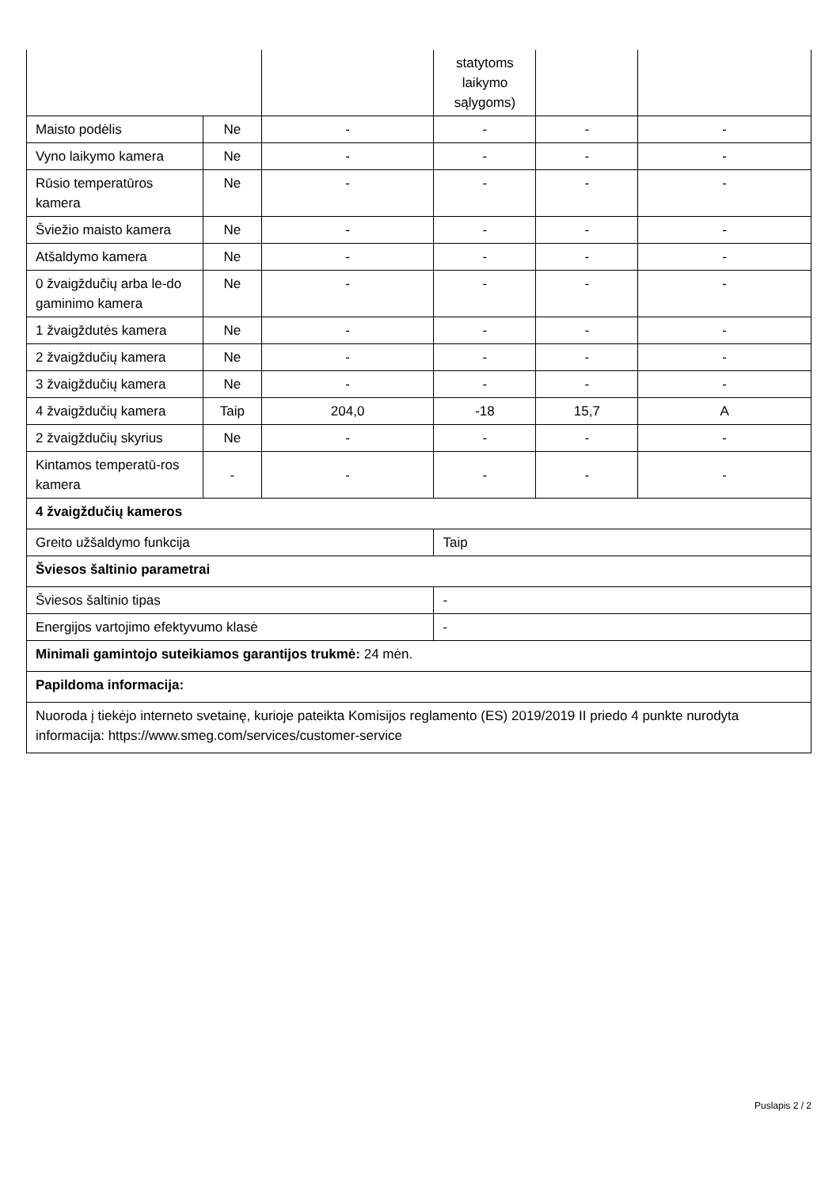| | | | statytoms laikymo sąlygoms) | | |
| Maisto podėlis | Ne | - | - | - | - |
| Vyno laikymo kamera | Ne | - | - | - | - |
| Rūsio temperatūros kamera | Ne | - | - | - | - |
| Šviežio maisto kamera | Ne | - | - | - | - |
| Atšaldymo kamera | Ne | - | - | - | - |
| 0 žvaigždučių arba le-do gaminimo kamera | Ne | - | - | - | - |
| 1 žvaigždutės kamera | Ne | - | - | - | - |
| 2 žvaigždučių kamera | Ne | - | - | - | - |
| 3 žvaigždučių kamera | Ne | - | - | - | - |
| 4 žvaigždučių kamera | Taip | 204,0 | -18 | 15,7 | A |
| 2 žvaigždučių skyrius | Ne | - | - | - | - |
| Kintamos temperatū-ros kamera | - | - | - | - | - |
| 4 žvaigždučių kameros | | | | | |
| Greito užšaldymo funkcija | | | Taip | | |
| Šviesos šaltinio parametrai | | | | | |
| Šviesos šaltinio tipas | | | - | | |
| Energijos vartojimo efektyvumo klasė | | | - | | |
| Minimali gamintojo suteikiamos garantijos trukmė: 24 mėn. | | | | | |
| Papildoma informacija: | | | | | |
| Nuoroda į tiekėjo interneto svetainę, kurioje pateikta Komisijos reglamento (ES) 2019/2019 II priedo 4 punkte nurodyta informacija: https://www.smeg.com/services/customer-service | | | | | |
Puslapis 2 / 2